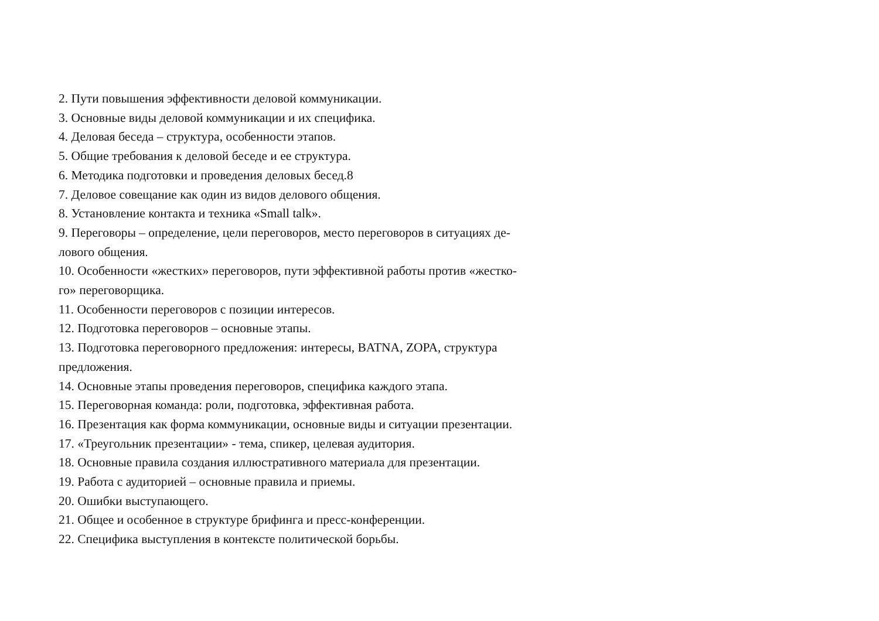2. Пути повышения эффективности деловой коммуникации.
3. Основные виды деловой коммуникации и их специфика.
4. Деловая беседа – структура, особенности этапов.
5. Общие требования к деловой беседе и ее структура.
6. Методика подготовки и проведения деловых бесед.8
7. Деловое совещание как один из видов делового общения.
8. Установление контакта и техника «Small talk».
9. Переговоры – определение, цели переговоров, место переговоров в ситуациях де-
лового общения.
10. Особенности «жестких» переговоров, пути эффективной работы против «жестко-
го» переговорщика.
11. Особенности переговоров с позиции интересов.
12. Подготовка переговоров – основные этапы.
13. Подготовка переговорного предложения: интересы, BATNA, ZOPA, структура
предложения.
14. Основные этапы проведения переговоров, специфика каждого этапа.
15. Переговорная команда: роли, подготовка, эффективная работа.
16. Презентация как форма коммуникации, основные виды и ситуации презентации.
17. «Треугольник презентации» - тема, спикер, целевая аудитория.
18. Основные правила создания иллюстративного материала для презентации.
19. Работа с аудиторией – основные правила и приемы.
20. Ошибки выступающего.
21. Общее и особенное в структуре брифинга и пресс-конференции.
22. Специфика выступления в контексте политической борьбы.